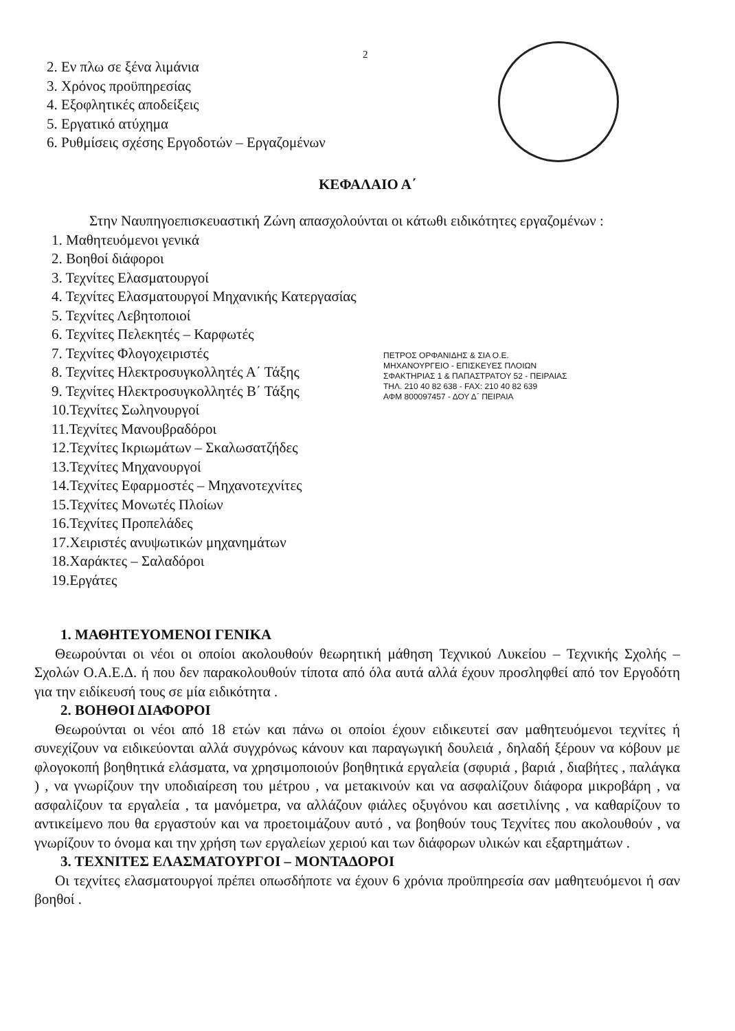2
2. Εν πλω σε ξένα λιμάνια
3. Χρόνος προϋπηρεσίας
4. Εξοφλητικές αποδείξεις
5. Εργατικό ατύχημα
6. Ρυθμίσεις σχέσης Εργοδοτών – Εργαζομένων
ΚΕΦΑΛΑΙΟ Α΄
Στην Ναυπηγοεπισκευαστική Ζώνη απασχολούνται οι κάτωθι ειδικότητες εργαζομένων :
1. Μαθητευόμενοι γενικά
2. Βοηθοί διάφοροι
3. Τεχνίτες Ελασματουργοί
4. Τεχνίτες Ελασματουργοί Μηχανικής Κατεργασίας
5. Τεχνίτες Λεβητοποιοί
6. Τεχνίτες Πελεκητές – Καρφωτές
7. Τεχνίτες Φλογοχειριστές
8. Τεχνίτες Ηλεκτροσυγκολλητές Α΄ Τάξης
9. Τεχνίτες Ηλεκτροσυγκολλητές Β΄ Τάξης
10.Τεχνίτες Σωληνουργοί
11.Τεχνίτες Μανουβραδόροι
12.Τεχνίτες Ικριωμάτων – Σκαλωσατζήδες
13.Τεχνίτες Μηχανουργοί
14.Τεχνίτες Εφαρμοστές – Μηχανοτεχνίτες
15.Τεχνίτες Μονωτές Πλοίων
16.Τεχνίτες Προπελάδες
17.Χειριστές ανυψωτικών μηχανημάτων
18.Χαράκτες – Σαλαδόροι
19.Εργάτες
1. ΜΑΘΗΤΕΥΟΜΕΝΟΙ ΓΕΝΙΚΑ
Θεωρούνται οι νέοι οι οποίοι ακολουθούν θεωρητική μάθηση Τεχνικού Λυκείου – Τεχνικής Σχολής – Σχολών Ο.Α.Ε.Δ. ή που δεν παρακολουθούν τίποτα από όλα αυτά αλλά έχουν προσληφθεί από τον Εργοδότη για την ειδίκευσή τους σε μία ειδικότητα .
2. ΒΟΗΘΟΙ ΔΙΑΦΟΡΟΙ
Θεωρούνται οι νέοι από 18 ετών και πάνω οι οποίοι έχουν ειδικευτεί σαν μαθητευόμενοι τεχνίτες ή συνεχίζουν να ειδικεύονται αλλά συγχρόνως κάνουν και παραγωγική δουλειά , δηλαδή ξέρουν να κόβουν με φλογοκοπή βοηθητικά ελάσματα, να χρησιμοποιούν βοηθητικά εργαλεία (σφυριά , βαριά , διαβήτες , παλάγκα ) , να γνωρίζουν την υποδιαίρεση του μέτρου , να μετακινούν και να ασφαλίζουν διάφορα μικροβάρη , να ασφαλίζουν τα εργαλεία , τα μανόμετρα, να αλλάζουν φιάλες οξυγόνου και ασετιλίνης , να καθαρίζουν το αντικείμενο που θα εργαστούν και να προετοιμάζουν αυτό , να βοηθούν τους Τεχνίτες που ακολουθούν , να γνωρίζουν το όνομα και την χρήση των εργαλείων χεριού και των διάφορων υλικών και εξαρτημάτων .
3. ΤΕΧΝΙΤΕΣ ΕΛΑΣΜΑΤΟΥΡΓΟΙ – ΜΟΝΤΑΔΟΡΟΙ
Οι τεχνίτες ελασματουργοί πρέπει οπωσδήποτε να έχουν 6 χρόνια προϋπηρεσία σαν μαθητευόμενοι ή σαν βοηθοί .
ΠΕΤΡΟΣ ΟΡΦΑΝΙΔΗΣ & ΣΙΑ Ο.Ε.
ΜΗΧΑΝΟΥΡΓΕΙΟ - ΕΠΙΣΚΕΥΕΣ ΠΛΟΙΩΝ
ΣΦΑΚΤΗΡΙΑΣ 1 & ΠΑΠΑΣΤΡΑΤΟΥ 52 - ΠΕΙΡΑΙΑΣ
ΤΗΛ. 210 40 82 638 - FAX: 210 40 82 639
ΑΦΜ 800097457 - ΔΟΥ Δ΄ ΠΕΙΡΑΙΑ